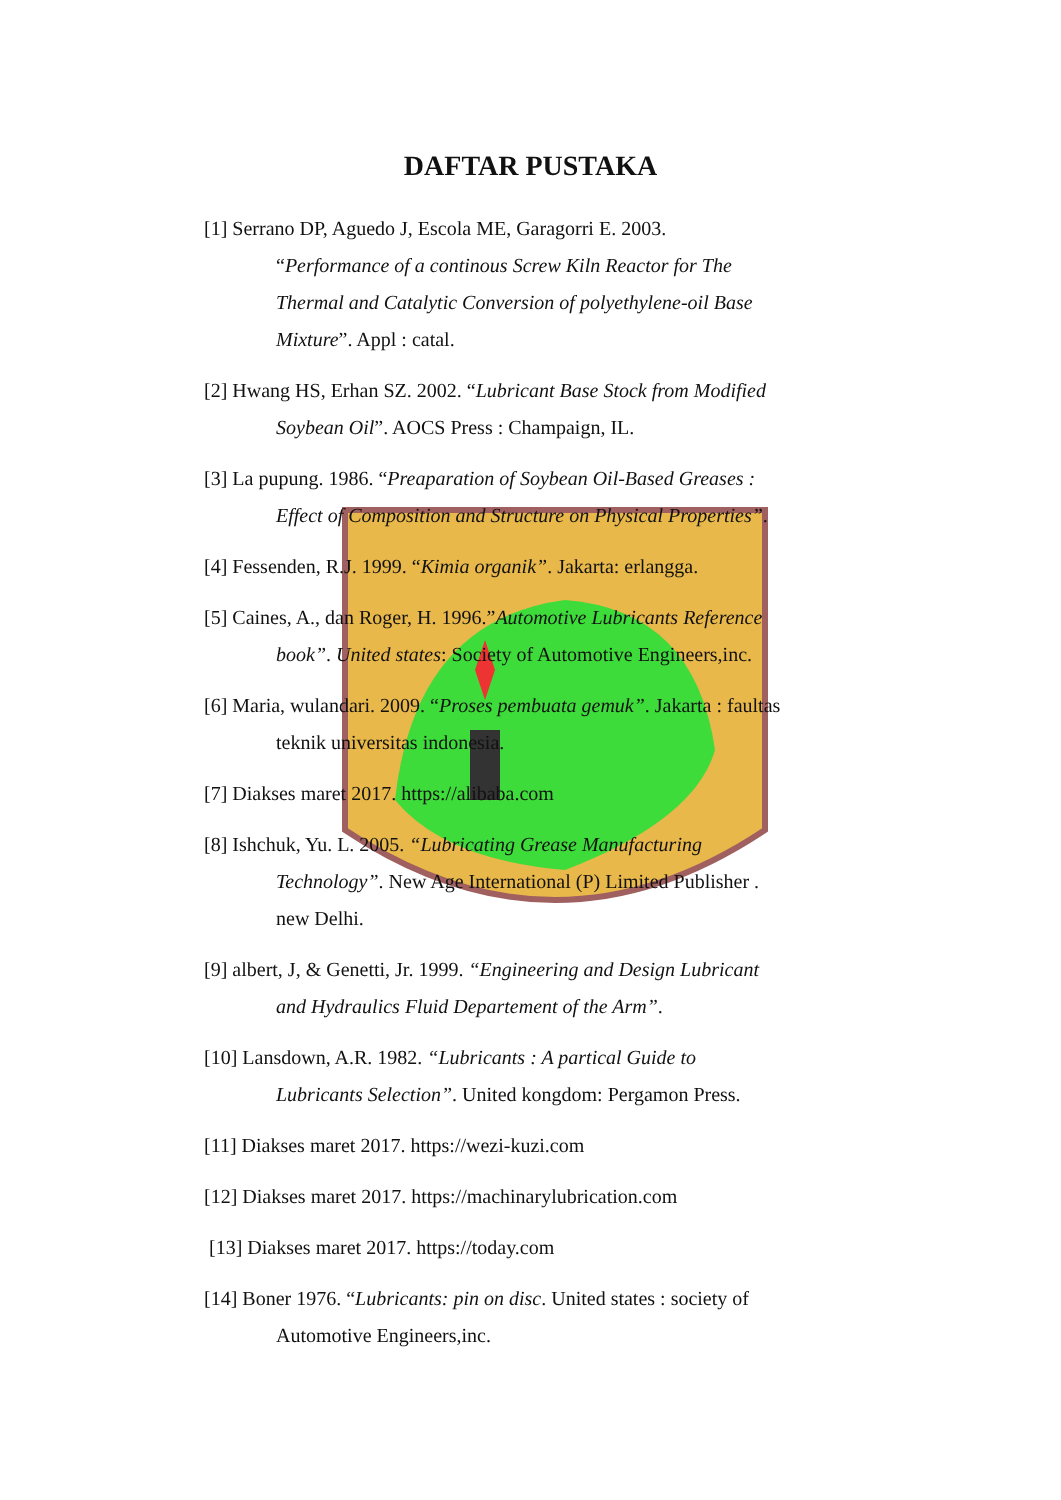DAFTAR PUSTAKA
[1] Serrano DP, Aguedo J, Escola ME, Garagorri E. 2003. “Performance of a continous Screw Kiln Reactor for The Thermal and Catalytic Conversion of polyethylene-oil Base Mixture”. Appl : catal.
[2] Hwang HS, Erhan SZ. 2002. “Lubricant Base Stock from Modified Soybean Oil”. AOCS Press : Champaign, IL.
[3] La pupung. 1986. “Preaparation of Soybean Oil-Based Greases : Effect of Composition and Structure on Physical Properties”.
[4] Fessenden, R.J. 1999. “Kimia organik”. Jakarta: erlangga.
[5] Caines, A., dan Roger, H. 1996.”Automotive Lubricants Reference book”. United states: Society of Automotive Engineers,inc.
[6] Maria, wulandari. 2009. “Proses pembuata gemuk”. Jakarta : faultas teknik universitas indonesia.
[7] Diakses maret 2017. https://alibaba.com
[8] Ishchuk, Yu. L. 2005. “Lubricating Grease Manufacturing Technology”. New Age International (P) Limited Publisher . new Delhi.
[9] albert, J, & Genetti, Jr. 1999. “Engineering and Design Lubricant and Hydraulics Fluid Departement of the Arm”.
[10] Lansdown, A.R. 1982. “Lubricants : A partical Guide to Lubricants Selection”. United kongdom: Pergamon Press.
[11] Diakses maret 2017. https://wezi-kuzi.com
[12] Diakses maret 2017. https://machinarylubrication.com
[13] Diakses maret 2017. https://today.com
[14] Boner 1976. “Lubricants: pin on disc. United states : society of Automotive Engineers,inc.